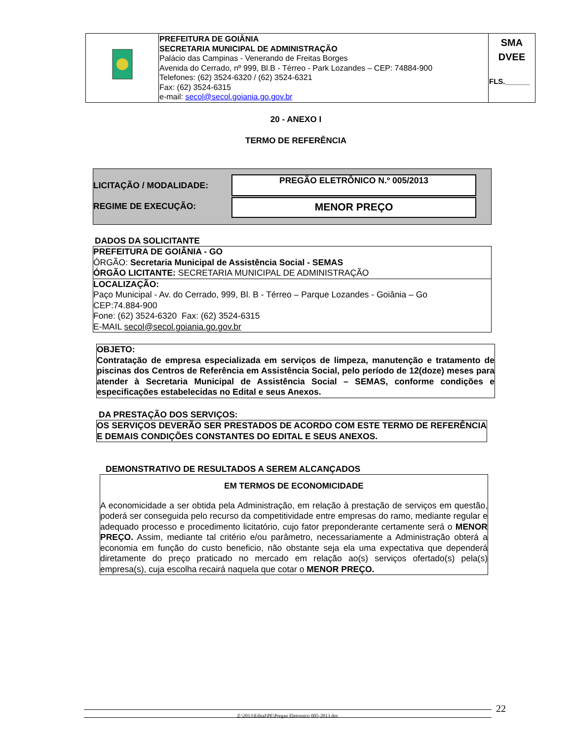| | PREFEITURA DE GOIÂNIA SECRETARIA MUNICIPAL DE ADMINISTRAÇÃO Palácio das Campinas - Venerando de Freitas Borges Avenida do Cerrado, nº 999, Bl.B - Térreo - Park Lozandes – CEP: 74884-900 Telefones: (62) 3524-6320 / (62) 3524-6321 Fax: (62) 3524-6315 e-mail: secol@secol.goiania.go.gov.br | SMA DVEE FLS.______ |
20 - ANEXO I
TERMO DE REFERÊNCIA
LICITAÇÃO / MODALIDADE:
REGIME DE EXECUÇÃO:
PREGÃO ELETRÔNICO N.º 005/2013
MENOR PREÇO
DADOS DA SOLICITANTE
PREFEITURA DE GOIÂNIA - GO
ÓRGÃO: Secretaria Municipal de Assistência Social - SEMAS
ÓRGÃO LICITANTE: SECRETARIA MUNICIPAL DE ADMINISTRAÇÃO
LOCALIZAÇÃO:
Paço Municipal - Av. do Cerrado, 999, Bl. B - Térreo – Parque Lozandes - Goiânia – Go
CEP:74.884-900
Fone: (62) 3524-6320 Fax: (62) 3524-6315
E-MAIL secol@secol.goiania.go.gov.br
OBJETO:
Contratação de empresa especializada em serviços de limpeza, manutenção e tratamento de piscinas dos Centros de Referência em Assistência Social, pelo período de 12(doze) meses para atender à Secretaria Municipal de Assistência Social – SEMAS, conforme condições e especificações estabelecidas no Edital e seus Anexos.
DA PRESTAÇÃO DOS SERVIÇOS:
OS SERVIÇOS DEVERÃO SER PRESTADOS DE ACORDO COM ESTE TERMO DE REFERÊNCIA E DEMAIS CONDIÇÕES CONSTANTES DO EDITAL E SEUS ANEXOS.
DEMONSTRATIVO DE RESULTADOS A SEREM ALCANÇADOS
EM TERMOS DE ECONOMICIDADE
A economicidade a ser obtida pela Administração, em relação à prestação de serviços em questão, poderá ser conseguida pelo recurso da competitividade entre empresas do ramo, mediante regular e adequado processo e procedimento licitatório, cujo fator preponderante certamente será o MENOR PREÇO. Assim, mediante tal critério e/ou parâmetro, necessariamente a Administração obterá a economia em função do custo beneficio, não obstante seja ela uma expectativa que dependerá diretamente do preço praticado no mercado em relação ao(s) serviços ofertado(s) pela(s) empresa(s), cuja escolha recairá naquela que cotar o MENOR PREÇO.
Z:\2013\Edital\PE\Pregao Eletronico 005-2013.doc 22